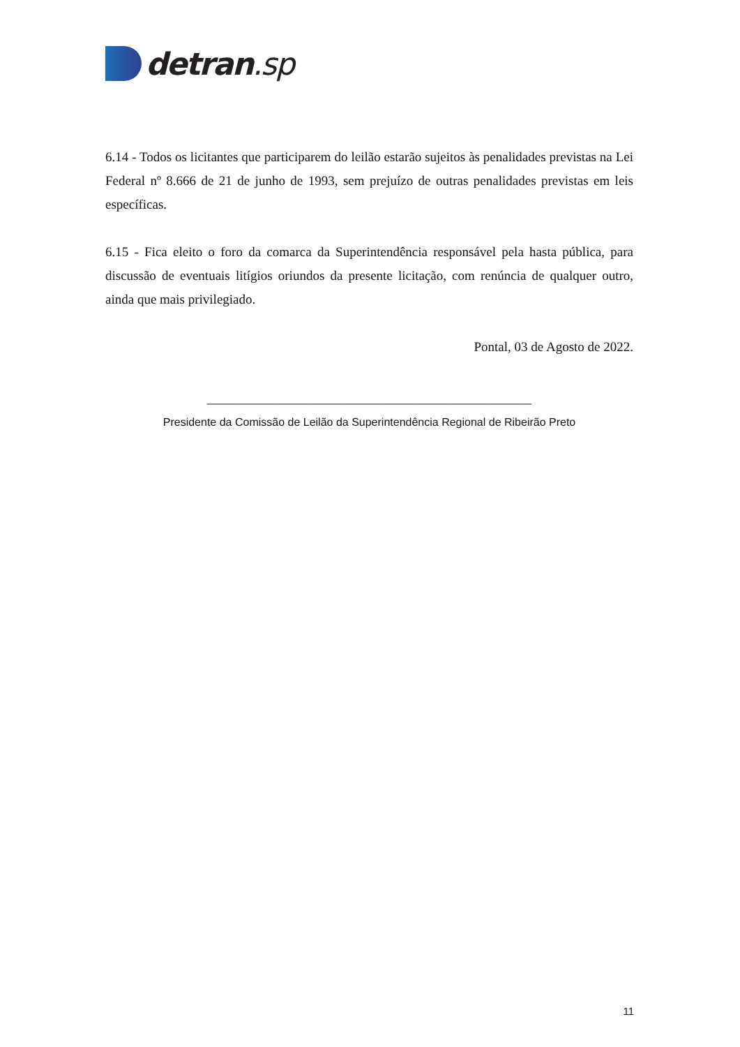detran.sp
6.14 - Todos os licitantes que participarem do leilão estarão sujeitos às penalidades previstas na Lei Federal nº 8.666 de 21 de junho de 1993, sem prejuízo de outras penalidades previstas em leis específicas.
6.15 - Fica eleito o foro da comarca da Superintendência responsável pela hasta pública, para discussão de eventuais litígios oriundos da presente licitação, com renúncia de qualquer outro, ainda que mais privilegiado.
Pontal, 03 de Agosto de 2022.
_________________________________________________
Presidente da Comissão de Leilão da Superintendência Regional de Ribeirão Preto
11